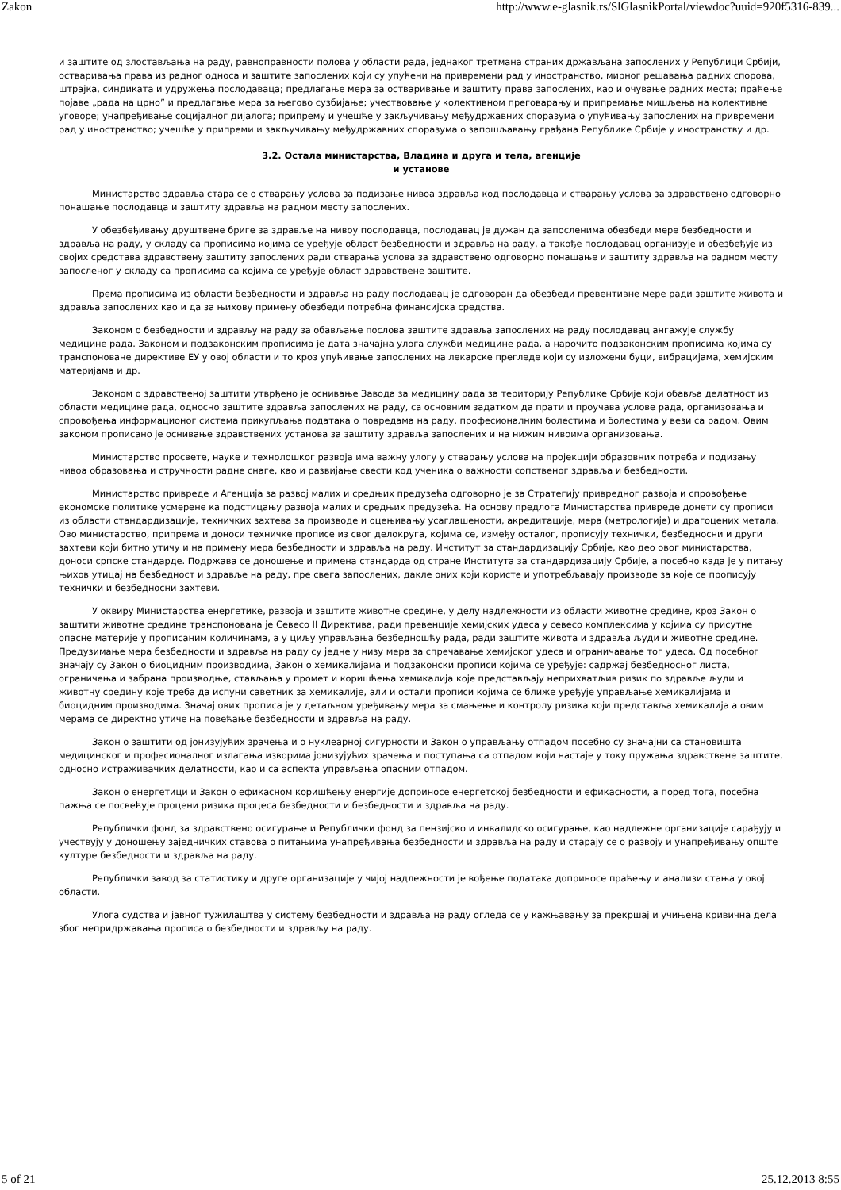Zakon http://www.e-glasnik.rs/SlGlasnikPortal/viewdoc?uuid=920f5316-839...
и заштите од злостављања на раду, равноправности полова у области рада, једнаког третмана страних држављана запослених у Републици Србији, остваривања права из радног односа и заштите запослених који су упућени на привремени рад у иностранство, мирног решавања радних спорова, штрајка, синдиката и удружења послодаваца; предлагање мера за остваривање и заштиту права запослених, као и очување радних места; праћење појаве „рада на црно” и предлагање мера за његово сузбијање; учествовање у колективном преговарању и припремање мишљења на колективне уговоре; унапређивање социјалног дијалога; припрему и учешће у закључивању међудржавних споразума о упућивању запослених на привремени рад у иностранство; учешће у припреми и закључивању међудржавних споразума о запошљавању грађана Републике Србије у иностранству и др.
3.2. Остала министарства, Владина и друга и тела, агенције
и установе
Министарство здравља стара се о стварању услова за подизање нивоа здравља код послодавца и стварању услова за здравствено одговорно понашање послодавца и заштиту здравља на радном месту запослених.
У обезбеђивању друштвене бриге за здравље на нивоу послодавца, послодавац је дужан да запосленима обезбеди мере безбедности и здравља на раду, у складу са прописима којима се уређује област безбедности и здравља на раду, а такође послодавац организује и обезбеђује из својих средстава здравствену заштиту запослених ради стварања услова за здравствено одговорно понашање и заштиту здравља на радном месту запосленог у складу са прописима са којима се уређује област здравствене заштите.
Према прописима из области безбедности и здравља на раду послодавац је одговоран да обезбеди превентивне мере ради заштите живота и здравља запослених као и да за њихову примену обезбеди потребна финансијска средства.
Законом о безбедности и здрављу на раду за обављање послова заштите здравља запослених на раду послодавац ангажује службу медицине рада. Законом и подзаконским прописима је дата значајна улога служби медицине рада, а нарочито подзаконским прописима којима су транспоноване директиве ЕУ у овој области и то кроз упућивање запослених на лекарске прегледе који су изложени буци, вибрацијама, хемијским материјама и др.
Законом о здравственој заштити утврђено је оснивање Завода за медицину рада за територију Републике Србије који обавља делатност из области медицине рада, односно заштите здравља запослених на раду, са основним задатком да прати и проучава услове рада, организовања и спровођења информационог система прикупљања података о повредама на раду, професионалним болестима и болестима у вези са радом. Овим законом прописано је оснивање здравствених установа за заштиту здравља запослених и на нижим нивоима организовања.
Министарство просвете, науке и технолошког развоја има важну улогу у стварању услова на пројекцији образовних потреба и подизању нивоа образовања и стручности радне снаге, као и развијање свести код ученика о важности сопственог здравља и безбедности.
Министарство привреде и Агенција за развој малих и средњих предузећа одговорно је за Стратегију привредног развоја и спровођење економске политике усмерене ка подстицању развоја малих и средњих предузећа. На основу предлога Министарства привреде донети су прописи из области стандардизације, техничких захтева за производе и оцењивању усаглашености, акредитације, мера (метрологије) и драгоцених метала. Ово министарство, припрема и доноси техничке прописе из свог делокруга, којима се, између осталог, прописују технички, безбедносни и други захтеви који битно утичу и на примену мера безбедности и здравља на раду. Институт за стандардизацију Србије, као део овог министарства, доноси српске стандарде. Подржава се доношење и примена стандарда од стране Института за стандардизацију Србије, а посебно када је у питању њихов утицај на безбедност и здравље на раду, пре свега запослених, дакле оних који користе и употребљавају производе за које се прописују технички и безбедносни захтеви.
У оквиру Министарства енергетике, развоја и заштите животне средине, у делу надлежности из области животне средине, кроз Закон о заштити животне средине транспонована је Севесо II Директива, ради превенције хемијских удеса у севесо комплексима у којима су присутне опасне материје у прописаним количинама, а у циљу управљања безбедношћу рада, ради заштите живота и здравља људи и животне средине. Предузимање мера безбедности и здравља на раду су једне у низу мера за спречавање хемијског удеса и ограничавање тог удеса. Од посебног значају су Закон о биоцидним производима, Закон о хемикалијама и подзаконски прописи којима се уређује: садржај безбедносног листа, ограничења и забрана производње, стављања у промет и коришћења хемикалија које представљају неприхватљив ризик по здравље људи и животну средину које треба да испуни саветник за хемикалије, али и остали прописи којима се ближе уређује управљање хемикалијама и биоцидним производима. Значај ових прописа је у детаљном уређивању мера за смањење и контролу ризика који представља хемикалија а овим мерама се директно утиче на повећање безбедности и здравља на раду.
Закон о заштити од јонизујућих зрачења и о нуклеарној сигурности и Закон о управљању отпадом посебно су значајни са становишта медицинског и професионалног излагања изворима јонизујућих зрачења и поступања са отпадом који настаје у току пружања здравствене заштите, односно истраживачких делатности, као и са аспекта управљања опасним отпадом.
Закон о енергетици и Закон о ефикасном коришћењу енергије доприносе енергетској безбедности и ефикасности, а поред тога, посебна пажња се посвећује процени ризика процеса безбедности и безбедности и здравља на раду.
Републички фонд за здравствено осигурање и Републички фонд за пензијско и инвалидско осигурање, као надлежне организације сарађују и учествују у доношењу заједничких ставова о питањима унапређивања безбедности и здравља на раду и старају се о развоју и унапређивању опште културе безбедности и здравља на раду.
Републички завод за статистику и друге организације у чијој надлежности је вођење података доприносе праћењу и анализи стања у овој области.
Улога судства и јавног тужилаштва у систему безбедности и здравља на раду огледа се у кажњавању за прекршај и учињена кривична дела због непридржавања прописа о безбедности и здрављу на раду.
5 of 21 25.12.2013 8:55